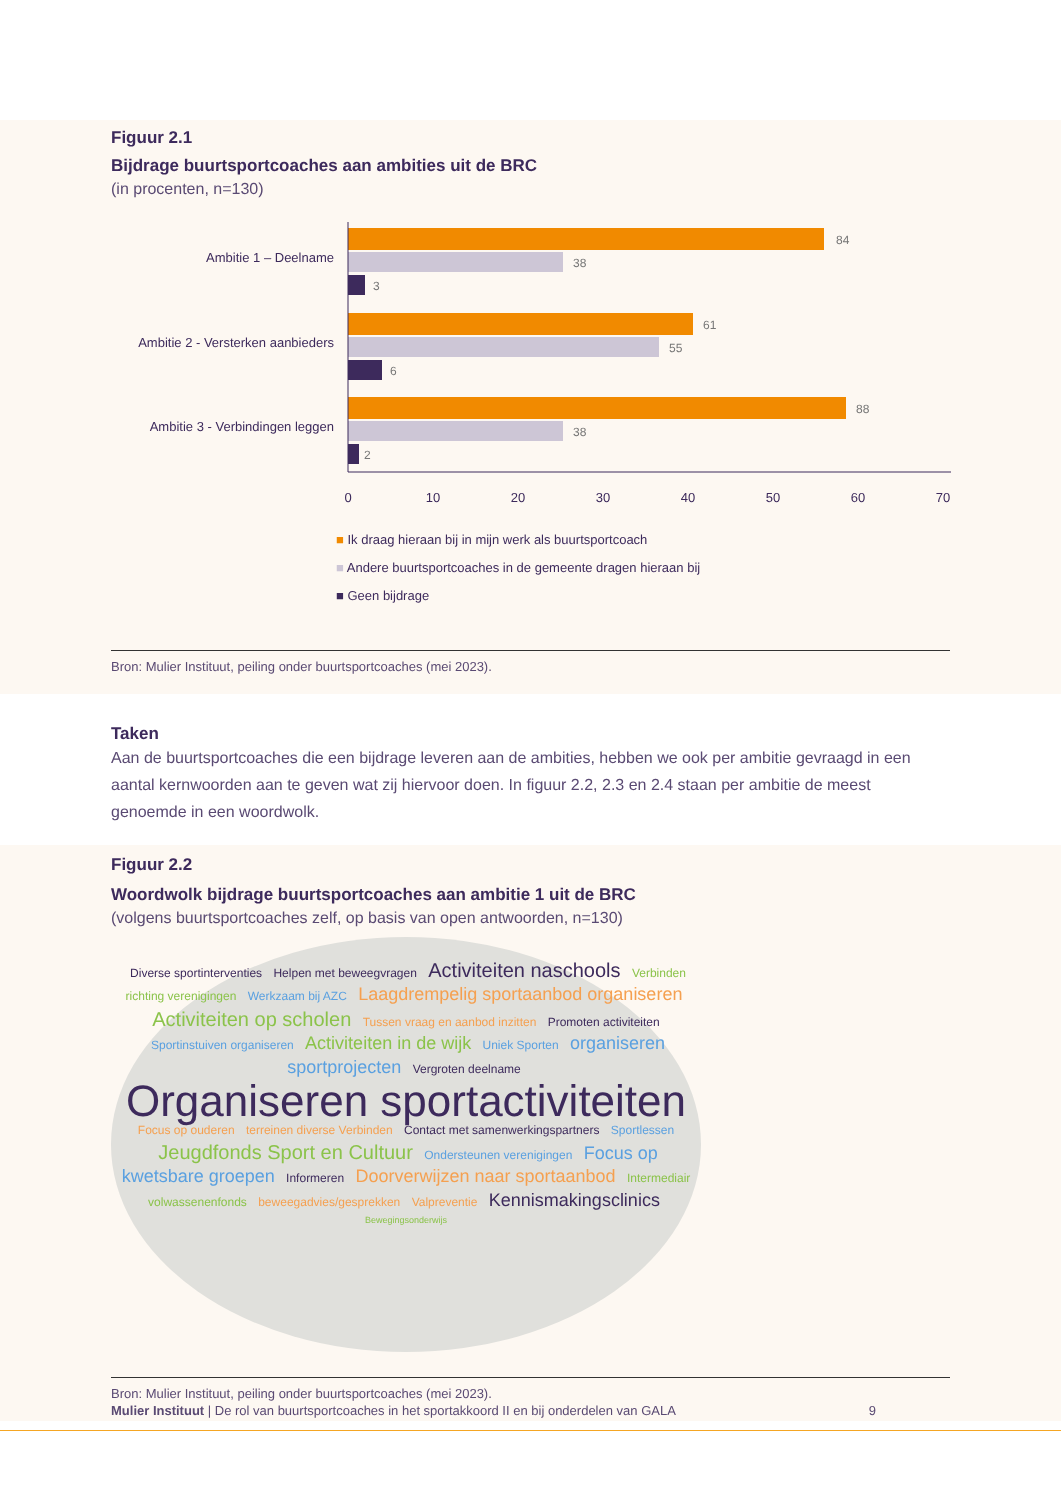Figuur 2.1
Bijdrage buurtsportcoaches aan ambities uit de BRC
(in procenten, n=130)
Ambitie 1 – Deelname
Ambitie 2 - Versterken aanbieders
Ambitie 3 - Verbindingen leggen
84
38
3
61
55
6
88
38
2
0
10
20
30
40
50
60
70
■ Ik draag hieraan bij in mijn werk als buurtsportcoach
■ Andere buurtsportcoaches in de gemeente dragen hieraan bij
■ Geen bijdrage
Bron: Mulier Instituut, peiling onder buurtsportcoaches (mei 2023).
Taken
Aan de buurtsportcoaches die een bijdrage leveren aan de ambities, hebben we ook per ambitie gevraagd in een aantal kernwoorden aan te geven wat zij hiervoor doen. In figuur 2.2, 2.3 en 2.4 staan per ambitie de meest genoemde in een woordwolk.
Figuur 2.2
Woordwolk bijdrage buurtsportcoaches aan ambitie 1 uit de BRC
(volgens buurtsportcoaches zelf, op basis van open antwoorden, n=130)
Diverse sportinterventies Helpen met beweegvragen Activiteiten naschools Verbinden richting verenigingen Werkzaam bij AZC Laagdrempelig sportaanbod organiseren Activiteiten op scholen Tussen vraag en aanbod inzitten Promoten activiteiten Sportinstuiven organiseren Activiteiten in de wijk Uniek Sporten organiseren sportprojecten Vergroten deelname
Organiseren sportactiviteiten
Focus op ouderen terreinen diverse Verbinden Contact met samenwerkingspartners Sportlessen Jeugdfonds Sport en Cultuur Ondersteunen verenigingen Focus op kwetsbare groepen Informeren Doorverwijzen naar sportaanbod Intermediair volwassenenfonds beweegadvies/gesprekken Valpreventie Kennismakingsclinics Bewegingsonderwijs
Bron: Mulier Instituut, peiling onder buurtsportcoaches (mei 2023).
Mulier Instituut | De rol van buurtsportcoaches in het sportakkoord II en bij onderdelen van GALA 9